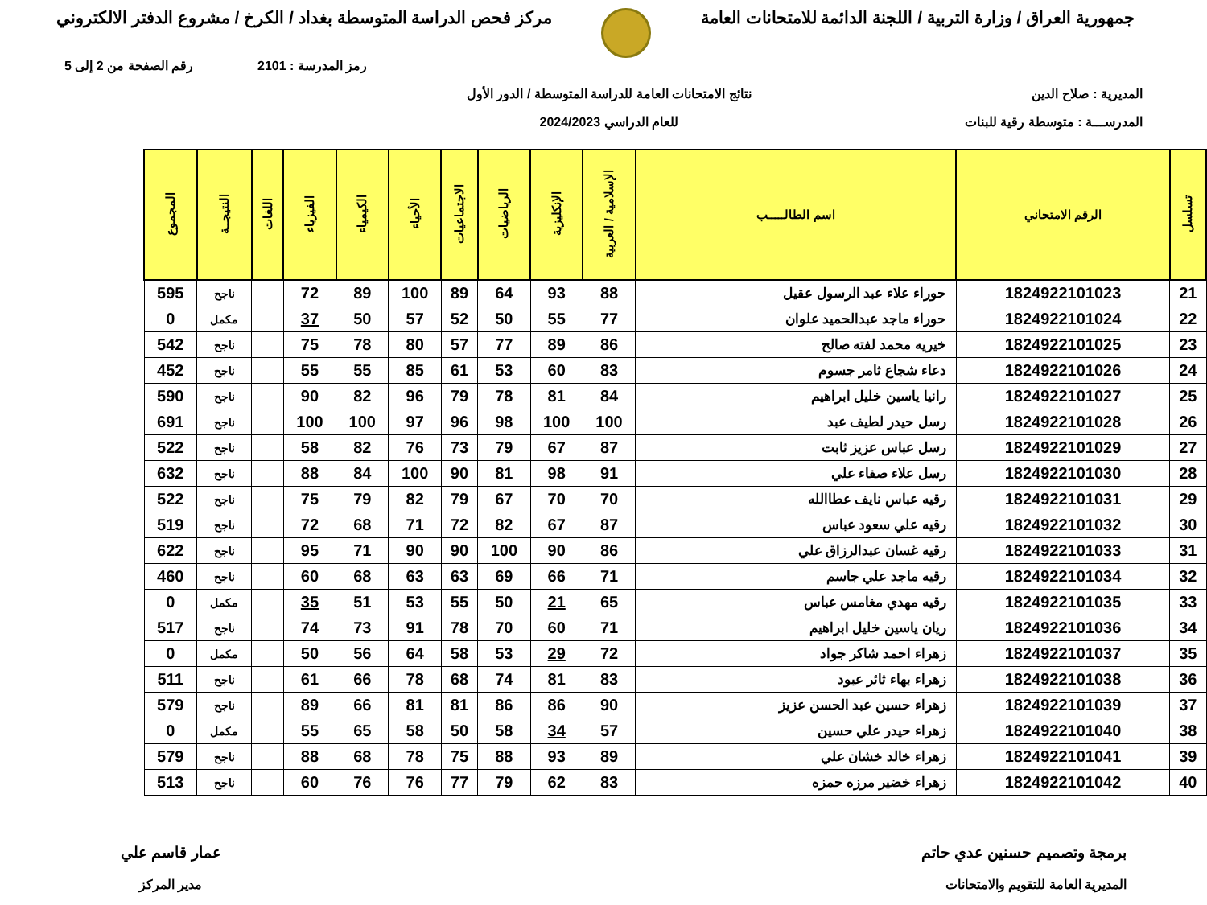جمهورية العراق / وزارة التربية / اللجنة الدائمة للامتحانات العامة
مركز فحص الدراسة المتوسطة بغداد / الكرخ / مشروع الدفتر الالكتروني
رمز المدرسة : 2101 رقم الصفحة من 2 إلى 5
المديرية : صلاح الدين
المدرســـة : متوسطة رقية للبنات
نتائج الامتحانات العامة للدراسة المتوسطة / الدور الأول
للعام الدراسي 2024/2023
| تسلسل | الرقم الامتحاني | اسم الطالـــــب | الإسلامية / العربية | الإنكليزية | الرياضيات | الاجتماعيات | الأحياء | الكيمياء | الفيزياء | اللغات | النتيجــة | المجموع |
| --- | --- | --- | --- | --- | --- | --- | --- | --- | --- | --- | --- | --- |
| 21 | 1824922101023 | حوراء علاء عبد الرسول عقيل | 88 | 93 | 64 | 89 | 100 | 89 | 72 | | ناجح | 595 |
| 22 | 1824922101024 | حوراء ماجد عبدالحميد علوان | 77 | 55 | 50 | 52 | 57 | 50 | 37 | | مكمل | 0 |
| 23 | 1824922101025 | خيريه محمد لفته صالح | 86 | 89 | 77 | 57 | 80 | 78 | 75 | | ناجح | 542 |
| 24 | 1824922101026 | دعاء شجاع ثامر جسوم | 83 | 60 | 53 | 61 | 85 | 55 | 55 | | ناجح | 452 |
| 25 | 1824922101027 | رانيا ياسين خليل ابراهيم | 84 | 81 | 78 | 79 | 96 | 82 | 90 | | ناجح | 590 |
| 26 | 1824922101028 | رسل حيدر لطيف عبد | 100 | 100 | 98 | 96 | 97 | 100 | 100 | | ناجح | 691 |
| 27 | 1824922101029 | رسل عباس عزيز ثابت | 87 | 67 | 79 | 73 | 76 | 82 | 58 | | ناجح | 522 |
| 28 | 1824922101030 | رسل علاء صفاء علي | 91 | 98 | 81 | 90 | 100 | 84 | 88 | | ناجح | 632 |
| 29 | 1824922101031 | رقيه عباس نايف عطاالله | 70 | 70 | 67 | 79 | 82 | 79 | 75 | | ناجح | 522 |
| 30 | 1824922101032 | رقيه علي سعود عباس | 87 | 67 | 82 | 72 | 71 | 68 | 72 | | ناجح | 519 |
| 31 | 1824922101033 | رقيه غسان عبدالرزاق علي | 86 | 90 | 100 | 90 | 90 | 71 | 95 | | ناجح | 622 |
| 32 | 1824922101034 | رقيه ماجد علي جاسم | 71 | 66 | 69 | 63 | 63 | 68 | 60 | | ناجح | 460 |
| 33 | 1824922101035 | رقيه مهدي مغامس عباس | 65 | 21 | 50 | 55 | 53 | 51 | 35 | | مكمل | 0 |
| 34 | 1824922101036 | ريان ياسين خليل ابراهيم | 71 | 60 | 70 | 78 | 91 | 73 | 74 | | ناجح | 517 |
| 35 | 1824922101037 | زهراء احمد شاكر جواد | 72 | 29 | 53 | 58 | 64 | 56 | 50 | | مكمل | 0 |
| 36 | 1824922101038 | زهراء بهاء ثائر عبود | 83 | 81 | 74 | 68 | 78 | 66 | 61 | | ناجح | 511 |
| 37 | 1824922101039 | زهراء حسين عبد الحسن عزيز | 90 | 86 | 86 | 81 | 81 | 66 | 89 | | ناجح | 579 |
| 38 | 1824922101040 | زهراء حيدر علي حسين | 57 | 34 | 58 | 50 | 58 | 65 | 55 | | مكمل | 0 |
| 39 | 1824922101041 | زهراء خالد خشان علي | 89 | 93 | 88 | 75 | 78 | 68 | 88 | | ناجح | 579 |
| 40 | 1824922101042 | زهراء خضير مرزه حمزه | 83 | 62 | 79 | 77 | 76 | 76 | 60 | | ناجح | 513 |
برمجة وتصميم حسنين عدي حاتم
المديرية العامة للتقويم والامتحانات
عمار قاسم علي
مدير المركز